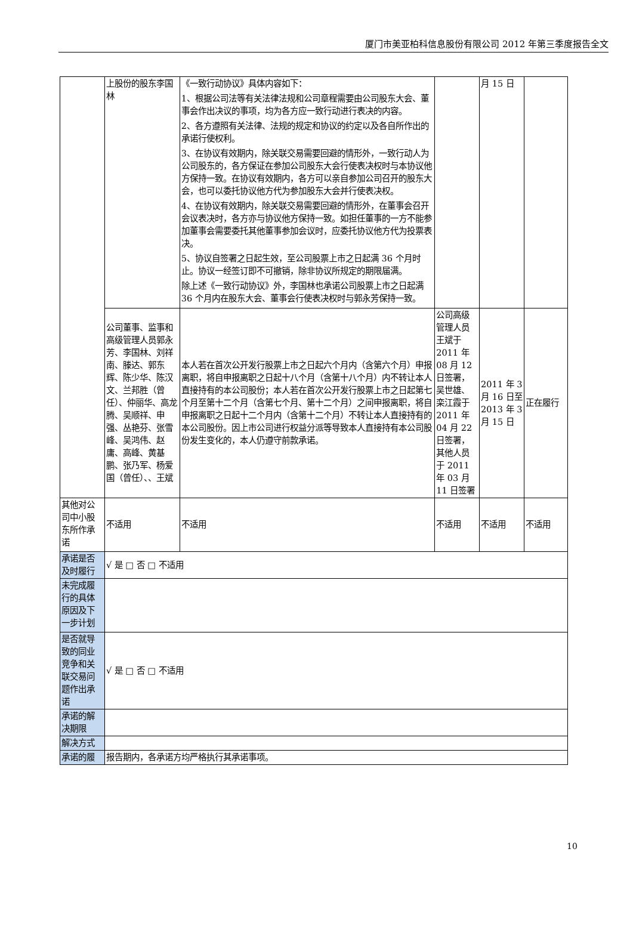厦门市美亚柏科信息股份有限公司 2012 年第三季度报告全文
| | 上股份的股东李国林 | 《一致行动协议》具体内容如下： 1、根据公司法等有关法律法规和公司章程需要由公司股东大会、董事会作出决议的事项，均为各方应一致行动进行表决的内容。 2、各方遵照有关法律、法规的规定和协议的约定以及各自所作出的承诺行使权利。 3、在协议有效期内，除关联交易需要回避的情形外，一致行动人为公司股东的，各方保证在参加公司股东大会行使表决权时与本协议他方保持一致。在协议有效期内，各方可以亲自参加公司召开的股东大会，也可以委托协议他方代为参加股东大会并行使表决权。 4、在协议有效期内，除关联交易需要回避的情形外，在董事会召开会议表决时，各方亦与协议他方保持一致。如担任董事的一方不能参加董事会需要委托其他董事参加会议时，应委托协议他方代为投票表决。 5、协议自签署之日起生效，至公司股票上市之日起满 36 个月时止。协议一经签订即不可撤销，除非协议所规定的期限届满。 除上述《一致行动协议》外，李国林也承诺公司股票上市之日起满 36 个月内在股东大会、董事会行使表决权时与郭永芳保持一致。 | | 月 15 日 | |
| | 公司董事、监事和高级管理人员郭永芳、李国林、刘祥南、滕达、郭东辉、陈少华、陈汉文、兰邦胜（曾任）、仲丽华、高龙腾、吴顺祥、申强、丛艳芬、张雪峰、吴鸿伟、赵庸、高峰、黄基鹏、张乃军、杨爱国（曾任）、、王斌 | 本人若在首次公开发行股票上市之日起六个月内（含第六个月）申报离职，将自申报离职之日起十八个月（含第十八个月）内不转让本人直接持有的本公司股份；本人若在首次公开发行股票上市之日起第七个月至第十二个月（含第七个月、第十二个月）之间申报离职，将自申报离职之日起十二个月内（含第十二个月）不转让本人直接持有的本公司股份。因上市公司进行权益分派等导致本人直接持有本公司股份发生变化的，本人仍遵守前款承诺。 | 公司高级管理人员王斌于 2011 年 08 月 12 日签署，吴世雄、栾江霞于 2011 年 04 月 22 日签署，其他人员于 2011 年 03 月 11 日签署 | 2011 年 3 月 16 日至 2013 年 3 月 15 日 | 正在履行 |
| 其他对公司中小股东所作承诺 | 不适用 | 不适用 | 不适用 | 不适用 | 不适用 |
| 承诺是否及时履行 | √ 是 □ 否 □ 不适用 | | | | |
| 未完成履行的具体原因及下一步计划 | | | | | |
| 是否就导致的同业竞争和关联交易问题作出承诺 | √ 是 □ 否 □ 不适用 | | | | |
| 承诺的解决期限 | | | | | |
| 解决方式 | | | | | |
| 承诺的履 | 报告期内，各承诺方均严格执行其承诺事项。 | | | | |
10